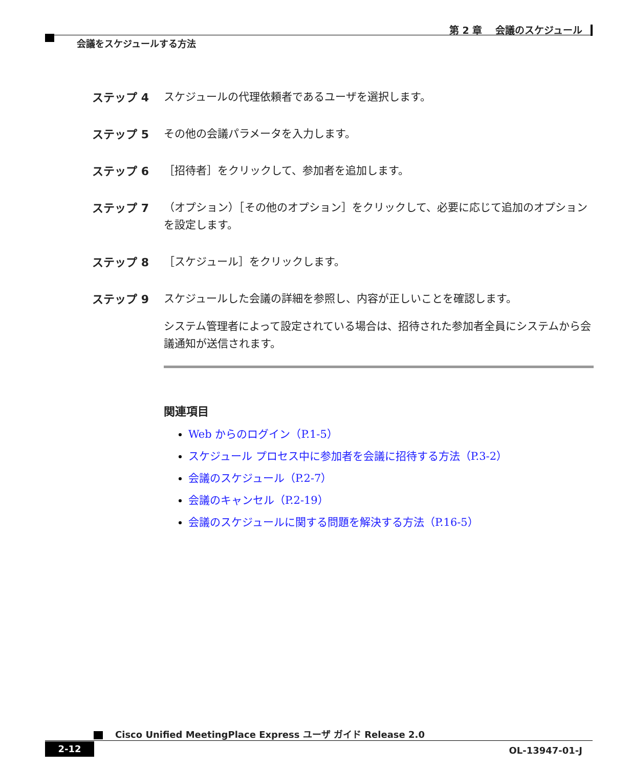第 2 章　 会議のスケジュール
会議をスケジュールする方法
ステップ 4 スケジュールの代理依頼者であるユーザを選択します。
ステップ 5 その他の会議パラメータを入力します。
ステップ 6 ［招待者］をクリックして、参加者を追加します。
ステップ 7 （オプション）［その他のオプション］をクリックして、必要に応じて追加のオプションを設定します。
ステップ 8 ［スケジュール］をクリックします。
ステップ 9 スケジュールした会議の詳細を参照し、内容が正しいことを確認します。
システム管理者によって設定されている場合は、招待された参加者全員にシステムから会議通知が送信されます。
関連項目
Web からのログイン（P.1-5）
スケジュール プロセス中に参加者を会議に招待する方法（P.3-2）
会議のスケジュール（P.2-7）
会議のキャンセル（P.2-19）
会議のスケジュールに関する問題を解決する方法（P.16-5）
Cisco Unified MeetingPlace Express ユーザ ガイド Release 2.0
2-12
OL-13947-01-J